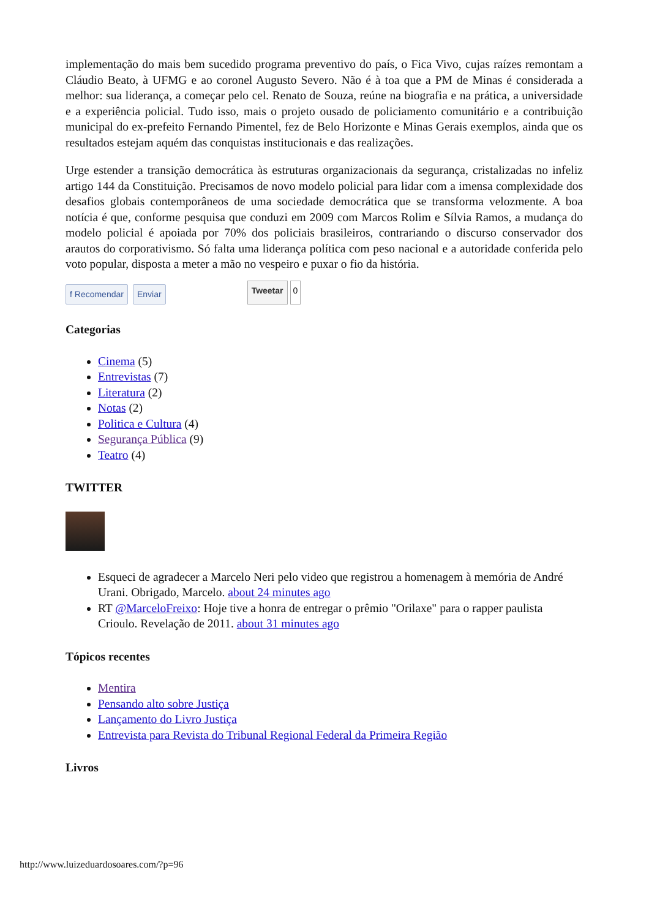implementação do mais bem sucedido programa preventivo do país, o Fica Vivo, cujas raízes remontam a Cláudio Beato, à UFMG e ao coronel Augusto Severo. Não é à toa que a PM de Minas é considerada a melhor: sua liderança, a começar pelo cel. Renato de Souza, reúne na biografia e na prática, a universidade e a experiência policial. Tudo isso, mais o projeto ousado de policiamento comunitário e a contribuição municipal do ex-prefeito Fernando Pimentel, fez de Belo Horizonte e Minas Gerais exemplos, ainda que os resultados estejam aquém das conquistas institucionais e das realizações.
Urge estender a transição democrática às estruturas organizacionais da segurança, cristalizadas no infeliz artigo 144 da Constituição. Precisamos de novo modelo policial para lidar com a imensa complexidade dos desafios globais contemporâneos de uma sociedade democrática que se transforma velozmente. A boa notícia é que, conforme pesquisa que conduzi em 2009 com Marcos Rolim e Sílvia Ramos, a mudança do modelo policial é apoiada por 70% dos policiais brasileiros, contrariando o discurso conservador dos arautos do corporativismo. Só falta uma liderança política com peso nacional e a autoridade conferida pelo voto popular, disposta a meter a mão no vespeiro e puxar o fio da história.
f Recomendar Enviar Tweetar 0
Categorias
Cinema (5)
Entrevistas (7)
Literatura (2)
Notas (2)
Politica e Cultura (4)
Segurança Pública (9)
Teatro (4)
TWITTER
Esqueci de agradecer a Marcelo Neri pelo video que registrou a homenagem à memória de André Urani. Obrigado, Marcelo. about 24 minutes ago
RT @MarceloFreixo: Hoje tive a honra de entregar o prêmio "Orilaxe" para o rapper paulista Crioulo. Revelação de 2011. about 31 minutes ago
Tópicos recentes
Mentira
Pensando alto sobre Justiça
Lançamento do Livro Justiça
Entrevista para Revista do Tribunal Regional Federal da Primeira Região
Livros
http://www.luizeduardosoares.com/?p=96